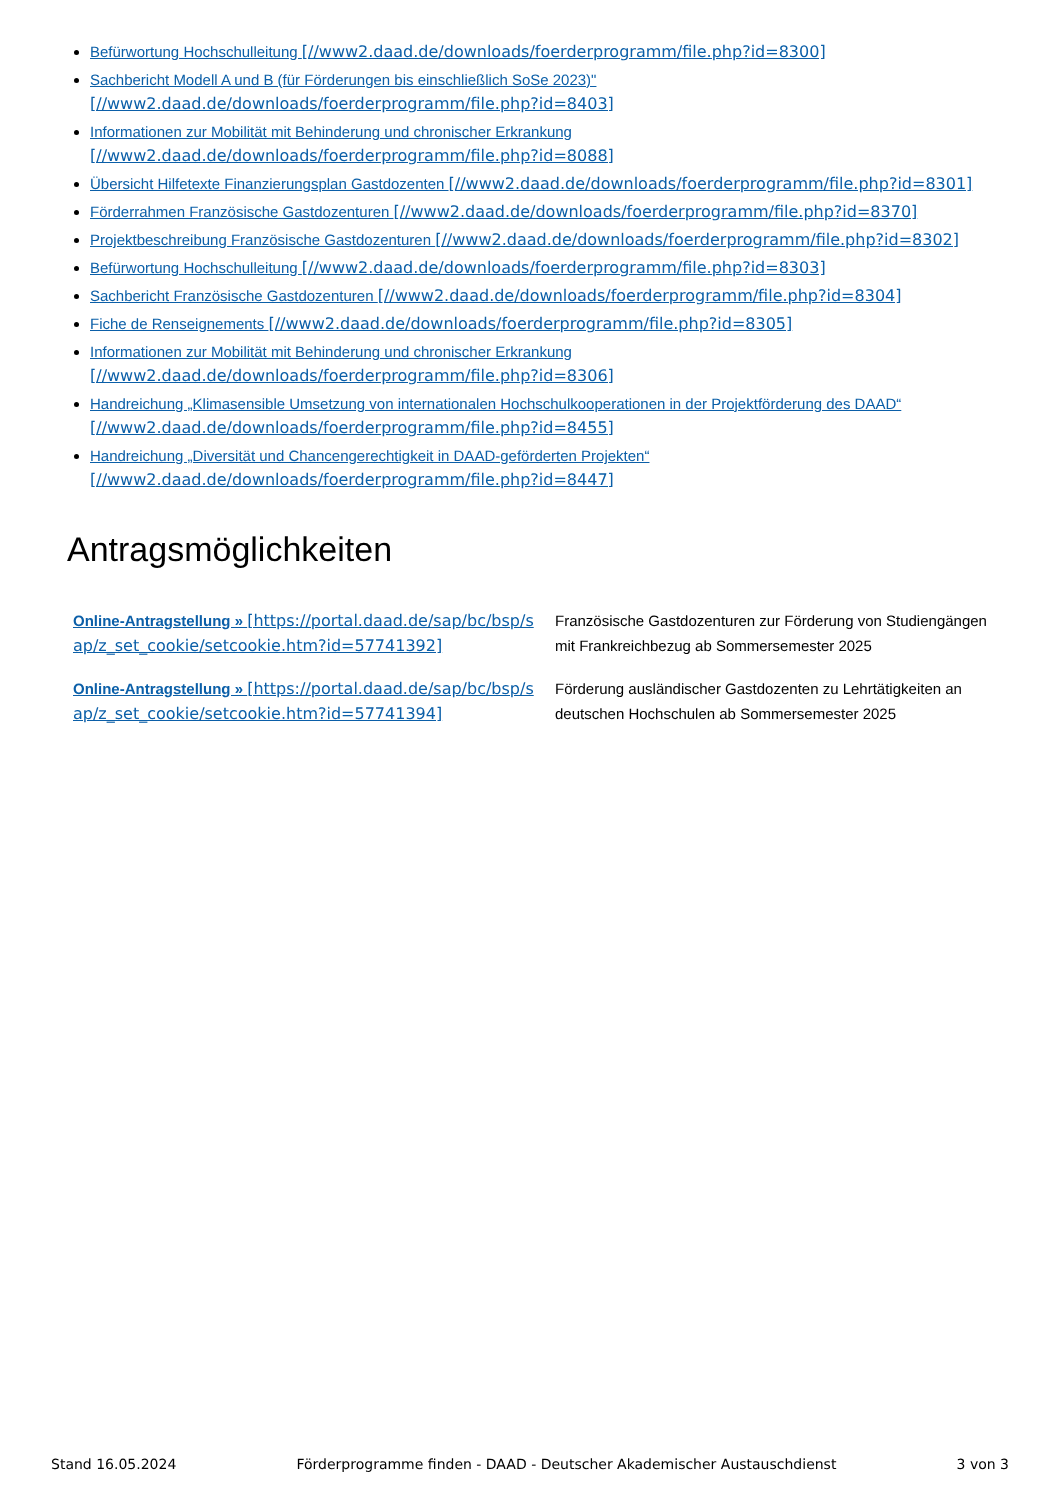Befürwortung Hochschulleitung [//www2.daad.de/downloads/foerderprogramm/file.php?id=8300]
Sachbericht Modell A und B (für Förderungen bis einschließlich SoSe 2023)" [//www2.daad.de/downloads/foerderprogramm/file.php?id=8403]
Informationen zur Mobilität mit Behinderung und chronischer Erkrankung [//www2.daad.de/downloads/foerderprogramm/file.php?id=8088]
Übersicht Hilfetexte Finanzierungsplan Gastdozenten [//www2.daad.de/downloads/foerderprogramm/file.php?id=8301]
Förderrahmen Französische Gastdozenturen [//www2.daad.de/downloads/foerderprogramm/file.php?id=8370]
Projektbeschreibung Französische Gastdozenturen [//www2.daad.de/downloads/foerderprogramm/file.php?id=8302]
Befürwortung Hochschulleitung [//www2.daad.de/downloads/foerderprogramm/file.php?id=8303]
Sachbericht Französische Gastdozenturen [//www2.daad.de/downloads/foerderprogramm/file.php?id=8304]
Fiche de Renseignements [//www2.daad.de/downloads/foerderprogramm/file.php?id=8305]
Informationen zur Mobilität mit Behinderung und chronischer Erkrankung [//www2.daad.de/downloads/foerderprogramm/file.php?id=8306]
Handreichung „Klimasensible Umsetzung von internationalen Hochschulkooperationen in der Projektförderung des DAAD“ [//www2.daad.de/downloads/foerderprogramm/file.php?id=8455]
Handreichung „Diversität und Chancengerechtigkeit in DAAD-geförderten Projekten“ [//www2.daad.de/downloads/foerderprogramm/file.php?id=8447]
Antragsmöglichkeiten
| Online-Antragstellung » [https://portal.daad.de/sap/bc/bsp/sap/z_set_cookie/setcookie.htm?id=57741392] | Französische Gastdozenturen zur Förderung von Studiengängen mit Frankreichbezug ab Sommersemester 2025 |
| Online-Antragstellung » [https://portal.daad.de/sap/bc/bsp/sap/z_set_cookie/setcookie.htm?id=57741394] | Förderung ausländischer Gastdozenten zu Lehrtätigkeiten an deutschen Hochschulen ab Sommersemester 2025 |
Stand 16.05.2024 Förderprogramme finden - DAAD - Deutscher Akademischer Austauschdienst 3 von 3